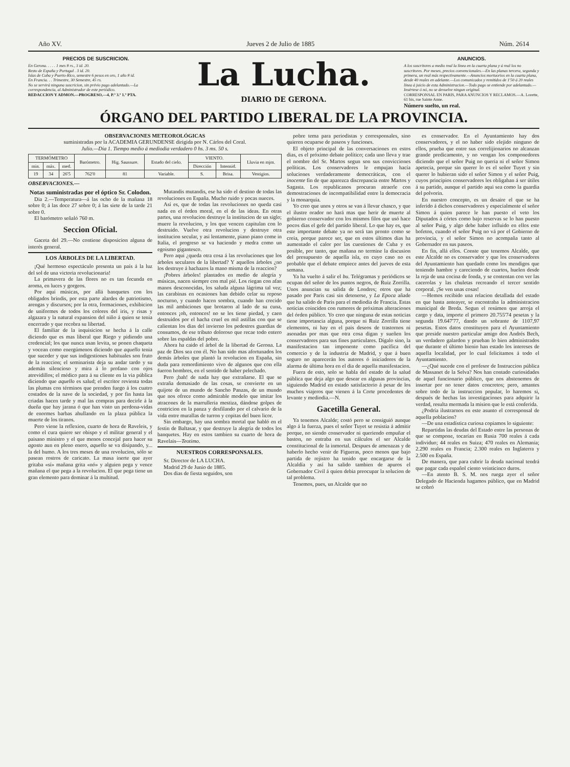Año XV. Jueves 2 de Julio de 1885 Núm. 2614
PRECIOS DE SUSCRICION.
En Gerona. . . . . 1 mes 8 rs., 3 id. 20.
Resto de España y Portugal . 3 id. 20.
Islas de Cuba y Puerto-Rico, semestre 6 pesos en oro, 1 año 8 id.
En Francia. . . Trimestre, 30 Semestre, 45 rs.
No se servirá ninguna suscricion, sin prévio pago adelantado.—La correspondencia, al Administrador de este periódico.
REDACCION Y ADMON.—PROGRESO,—4, P.º 3.º 1.º PTA.
La Lucha.
DIARIO DE GERONA.
ANUNCIOS.
A los suscritores a medio real la línea en la cuarta plana y á real los no suscritores. Por meses, precios convencionales.—En las planas tercera, segunda y primera, un real más respectivamente.—Anuncios mortuorios en la cuarta plana, desde 40 reales en adelante.—Los comunicados y remitidos de 1'50 á 20 reales línea á juicio de esta Administracion.—Todo pago se entiende por adelantado.—Insértese ó nó, no se devuelve ningun original.
CORRESPONSAL EN PARIS, PARA ANUNCIOS Y RECLAMOS.—A. Lorette, 61 bis, rue Sainte Anne.
Número suelto, un real.
ÓRGANO DEL PARTIDO LIBERAL DE LA PROVINCIA.
OBSERVACIONES METEOROLÓGICAS
suministradas por la ACADEMIA GERUNDENSE dirigida por N. Cárlos del Coral.
Julio.—Dia 1. Tiempo medio á mediodia verdadero 0 hs. 3 ms. 50 s.
| TERMÓMETRO | | | Barómetro. | Hig. Saussure. | Estado del cielo. | VIENTO. | | Lluvia en mjm. |
| --- | --- | --- | --- | --- | --- | --- | --- | --- |
| min. | máx. | med. | | | | Dirección | Intensid. | |
| 19 | 34 | 26'5 | 762'0 | 81 | Variable. | S. | Brisa. | Vestigios. |
OBSERVACIONES.—
Notas suministradas por el óptico Sr. Colodon.
Dia 2.—Temperatura—á las ocho de la mañana 18 sobre 0; á las doce 27 sobre 0; á las siete de la tarde 21 sobre 0.
El barómetro señaló 760 m.
Seccion Oficial.
Gaceta del 29.—No contiene disposicion alguna de interés general.
LOS ÁRBOLES DE LA LIBERTAD.
¡Qué hermoso espectáculo presenta un país á la luz del sol de una victoria revolucionaria!
La primavera de las flores no es tan fecunda en aroma, en luces y gorgeos.
Por aquí músicas, por allá banquetes con los obligados brindis, por esta parte alardes de patriotismo, arengas y discursos; por la otra, formaciones, exhibicion de uniformes de todos los colores del iris, y risas y algazara y la natural expansion del niño á quien se tenia encerrado y que recobra su libertad.
El familiar de la inquisicion se hecha á la calle diciendo que es mas liberal que Riego y pidiendo una credencial; los que nunca usan levita, se ponen chaqueta y vocean como energúmenos diciendo que aquello tenia que suceder y que sus indigestiones habituales son fruto de la reaccion; el seminarista deja su andar tardo y su ademán silencioso y mira á lo profano con ojos atrevidillos; el médico para á su cliente en la via pública diciendo que aquello es salud; el escritor revienta todas las plumas con términos que prenden fuego á los cuatro costados de la nave de la sociedad, y por fin hasta las criadas hacen tarde y mal las compras para decirle á la dueña que hay jarana ó que han visto un perdona-vidas de enormes barbas ahullando en la plaza pública la muerte de los tiranos.
Pero viene la reflexion, cuarto de hora de Raveleis, y como el cura quiere ser obispo y el militar general y el paisano ministro y el que menos concejal para hacer su agosto aun en pleno enero, aquello se va disipando, y... la del humo. A los tres meses de una revolucion, sólo se pasean rostros de caricato. La masa inerte que ayer gritaba «sí» mañana grita «nó» y alguien pega y vence mañana el que pega a la revolucion. El que pega tiene un gran elemento para dominar á la multitud.
Mutandis mutandis, ese ha sido el destino de todas las revoluciones en España. Mucho ruido y pocas nueces.
Así es, que de todas las revoluciones no queda casi nada en el órden moral, en el de las ideas. En otras partes, una revolucion destruye la institucion de un siglo; muere la revolucion, y los que vencen capitulan con lo destruido. Vuelve otra revolucion y destruye otra institucion secular, y asi lentamente, piano piano come in Italia, el progreso se va haciendo y medra como un egoismo gigantesco.
Pero aqui ¿queda otra cosa á las revoluciones que los árboles seculares de la libertad? Y aquellos árboles ¿no los destruye á hachazos la mano misma de la reaccion?
¡Pobres árboles! plantados en medio de alegría y músicas, nacen siempre con mal pié. Los riegan con afan manos desconocidas, los saluda alguna lágrima tal vez; las carabinas en ocasiones han debido celar su reposo nocturno, y cuando hacen sombra, cuando han crecido las mil ambiciones que brotaron al lado de su cuna, entonces ¡oh, entonces! no se les tiene piedad, y caen destruidos por el hacha cruel en mil astillas con que se calientan los dias del invierno los pedestres guardias de consumos, de ese tributo doloroso que recae todo entero sobre las espaldas del pobre.
Ahora ha caido el árbol de la libertad de Gerona. La paz de Dios sea con él. No han sido mas afortunados los demás árboles que plantó la revolucion en España, sin duda para remordimiento vivo de algunos que con ella fueron hombres, en el sentido de haber pelechado.
Pero ¡bah! de nada hay que extrañarse. El que se extraña demasiado de las cosas, se convierte en un quijote de un mundo de Sancho Panzas, de un mundo que nos ofrece como admirable modelo que imitar los atracones de la marrulleria mestiza, dándose golpes de contricion en la panza y desfilando por el calvario de la vida entre murallas de turron y copitas del buen licor.
Sin embargo, hay una sombra mortal que habló en el festin de Baltasar, y que destruye la alegría de todos los banquetes. Hay en estos tambien su cuarto de hora de Ravelais—Teotimo.
NUESTROS CORRESPONSALES.
Sr. Director de LA LUCHA.
Madrid 29 de Junio de 1885.
Dos dias de fiesta seguidos, son
pobre tema para periodistas y corresponsales, sino quieren ocuparse de paseos y funciones.
El objeto principal de las conversaciones en estos dias, es el próximo debate político; cada uno lleva y trae el nombre del Sr. Martos segun son sus convicciones políticas. Los conservadores le empujan hacía soluciones verdaderamente democráticas, con el inocente fin de que aparezca discrepancia entre Martos y Sagasta. Los republicanos procuran atraerle con demostraciones de incompatibilidad entre la democracia y la monarquía.
Yo creo que unos y otros se van á llevar chasco, y que el ilustre orador no hará mas que herir de muerte al gobierno conservador con los mismos filos que usó hace pocos dias el gefe del partido liberal. Lo que hay es, que este importante debate ya no será tan pronto como se creia, porque parece ser, que en estos últimos dias ha aumentado el calor por las cuestiones de Cuba y es posible, por tanto, que mañana no termine la discusion del presupuesto de aquella isla, en cuyo caso no es probable que el debate empiece antes del jueves de esta semana.
Ya ha vuelto á salir el bu. Telégramas y periódicos se ocupan del señor de los puntos negros, de Ruiz Zorrilla. Unos anuncian su salida de Londres; otros que ha pasado por Paris casi sin detenerse, y La Epoca añade que ha salido de Paris para el mediodia de Francia. Estas noticias coinciden con rumores de próximas alteraciones del órden público. Yo creo que ninguna de estas noticias tiene importancia alguna, porque ni Ruiz Zorrilla tiene elementos, ni hay en el pais deseos de trastornos ni asonadas por mas que otra cosa digan y sueñen los conservadores para sus fines particulares. Dígalo sino, la manifestacion tan imponente como pacífica del comercio y de la industria de Madrid, y que á buen seguro no aparecerán los autores ó iniciadores de la alarma de última hora en el dia de aquella manifestacion.
Fuera de esto, solo se habla del estado de la salud pública que deja algo que desear en algunas provincias, siguiendo Madrid en estado satisfactorio á pesar de los muchos viajeros que vienen á la Corte procedentes de levante y mediodia.—N.
Gacetilla General.
Ya tenemos Alcalde; costó pero se consiguió aunque algo á la fuerza, pues el señor Tuyet se resistia á admitir porque, no siendo conservador ni queriendo empuñar el baston, no entraba en sus cálculos el ser Alcalde constitucional de la inmortal. Despues de amenazas y de haberlo hecho venir de Figueras, poco menos que bajo partida de rejistro ha tenido que encargarse de la Alcaldía y así ha salido tambien de apuros el Gobernador Civil á quien debia preocupar la solucion de tal problema.
Tenemos, pues, un Alcalde que no
es conservador. En el Ayuntamiento hay dos conservadores, y el no haber sido elejido ninguno de ellos, prueba que entre sus correlijionarios no alcanzan grande predicamento, y no vengan los componedores diciendo que el señor Puig no queria ni el señor Simon apetecia, porque sin querer lo es el señor Tuyet y sin querer lo hubieran sido el señor Simon y el señor Puig, cuyos principios conservadores les obligaban á ser útiles á su partido, aunque el partido aqui sea como la guardia del polvorin.
En nuestro concepto, es un desaire el que se ha inferido á dichos conservadores y especialmente el señor Simon á quien parece le han puesto el veto los Diputados á córtes como bajo reservas se lo han puesto al señor Puig, y algo debe haber influido en ellos este bofeton, cuando el señor Puig no vá por el Gobierno de provincia, y el señor Simon no acompaña tanto al Gobernador en sus paseos.
En fin, allá ellos. Conste que tenemos Alcalde, que este Alcalde no es conservador y que los conservadores del Ayuntamiento han quedado como los mendigos que teniendo hambre y careciendo de cuartos, huelen desde la reja de una cocina de fonda, y se contentan con ver las cacerolas y las chuletas recreando el tercer sentido corporal. ¡Se ven unas cosas!
—Hemos recibido una relacion detallada del estado en que hasta anteayer, se encontraba la administracion municipal de Breda. Segun el resúmen que arroja el cargo y data, importe el primero 20.755'74 pesetas y la segunda 19.647'77, dando un sobrante de 1107,97 pesetas. Estos datos constituyen para el Ayuntamiento que preside nuestro particular amigo don Andrés Bech, un verdadero galardon y prueban lo bien administrados que durante el último bienio han estado los intereses de aquella localidad, por lo cual felicitamos á todo el Ayuntamiento.
—¿Qué sucede con el profesor de Instruccion pública de Massanet de la Selva? Nos han contado curiosidades de aquel funcionario público, que nos abstenemos de insertar por no tener datos concretos; pero, amantes sobre todo de la instruccion popular, lo haremos si, después de hechas las investigaciones para adquirir la verdad, resulta mermada la mision que le está conferida.
¿Podría ilustrarnos en este asunto el corresponsal de aquella poblacion?
—De una estadística curiosa copiamos lo siguiente:
Repartidas las deudas del Estado entre las personas de que se compone, tocarían en Rusia 700 reales á cada individuo; 44 reales en Suiza; 470 reales en Alemania; 2.290 reales en Francia; 2.300 reales en Inglaterra y 2.500 en España.
De manera, que para cubrir la deuda nacional tendrá que pagar cada español ciento veinticinco duros.
—En atento B. S. M. nos ruega ayer el señor Delegado de Hacienda hagamos público, que en Madrid se cobró